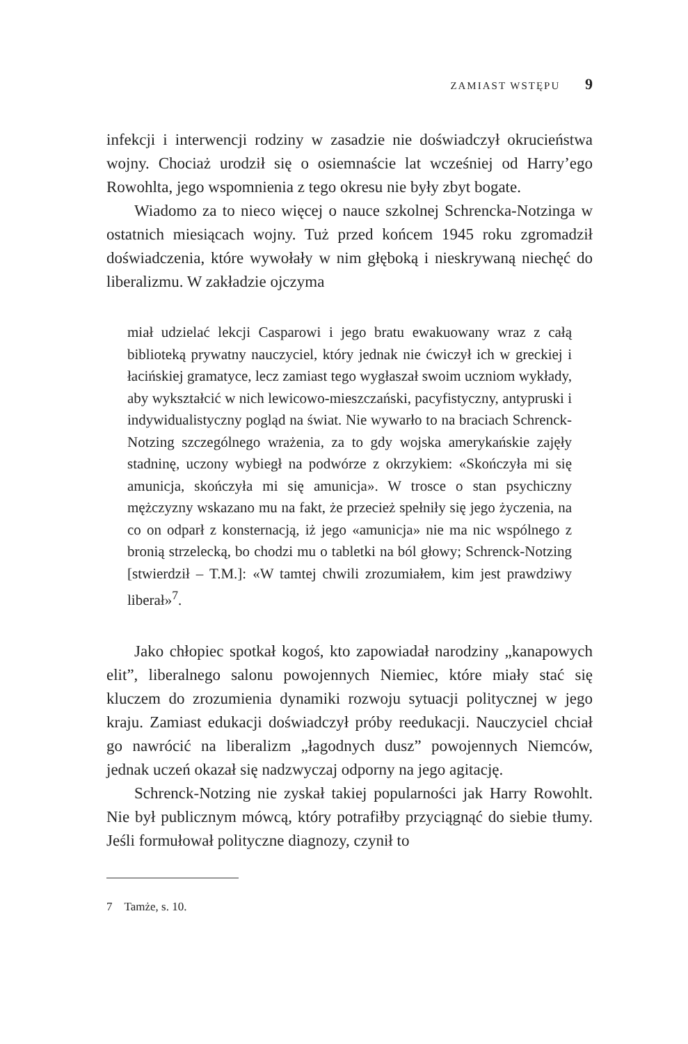ZAMIAST WSTĘPU 9
infekcji i interwencji rodziny w zasadzie nie doświadczył okrucieństwa wojny. Chociaż urodził się o osiemnaście lat wcześniej od Harry’ego Rowohlta, jego wspomnienia z tego okresu nie były zbyt bogate.
Wiadomo za to nieco więcej o nauce szkolnej Schrencka-Notzinga w ostatnich miesiącach wojny. Tuż przed końcem 1945 roku zgromadził doświadczenia, które wywołały w nim głęboką i nieskrywaną niechęć do liberalizmu. W zakładzie ojczyma
miał udzielać lekcji Casparowi i jego bratu ewakuowany wraz z całą biblioteką prywatny nauczyciel, który jednak nie ćwiczył ich w greckiej i łacińskiej gramatyce, lecz zamiast tego wygłaszał swoim uczniom wykłady, aby wykształcić w nich lewicowo-mieszczański, pacyfistyczny, antypruski i indywidualistyczny pogląd na świat. Nie wywarło to na braciach Schrenck-Notzing szczególnego wrażenia, za to gdy wojska amerykańskie zajęły stadninę, uczony wybiegł na podwórze z okrzykiem: «Skończyła mi się amunicja, skończyła mi się amunicja». W trosce o stan psychiczny mężczyzny wskazano mu na fakt, że przecież spełniły się jego życzenia, na co on odparł z konsternacją, iż jego «amunicja» nie ma nic wspólnego z bronią strzelecką, bo chodzi mu o tabletki na ból głowy; Schrenck-Notzing [stwierdził – T.M.]: «W tamtej chwili zrozumiałem, kim jest prawdziwy liberał»<sup>7</sup>.
Jako chłopiec spotkał kogoś, kto zapowiadał narodziny „kanapowych elit”, liberalnego salonu powojennych Niemiec, które miały stać się kluczem do zrozumienia dynamiki rozwoju sytuacji politycznej w jego kraju. Zamiast edukacji doświadczył próby reedukacji. Nauczyciel chciał go nawrócić na liberalizm „łagodnych dusz” powojennych Niemców, jednak uczeń okazał się nadzwyczaj odporny na jego agitację.
Schrenck-Notzing nie zyskał takiej popularności jak Harry Rowohlt. Nie był publicznym mówcą, który potrafiłby przyciągnąć do siebie tłumy. Jeśli formułował polityczne diagnozy, czynił to
7 Tamże, s. 10.